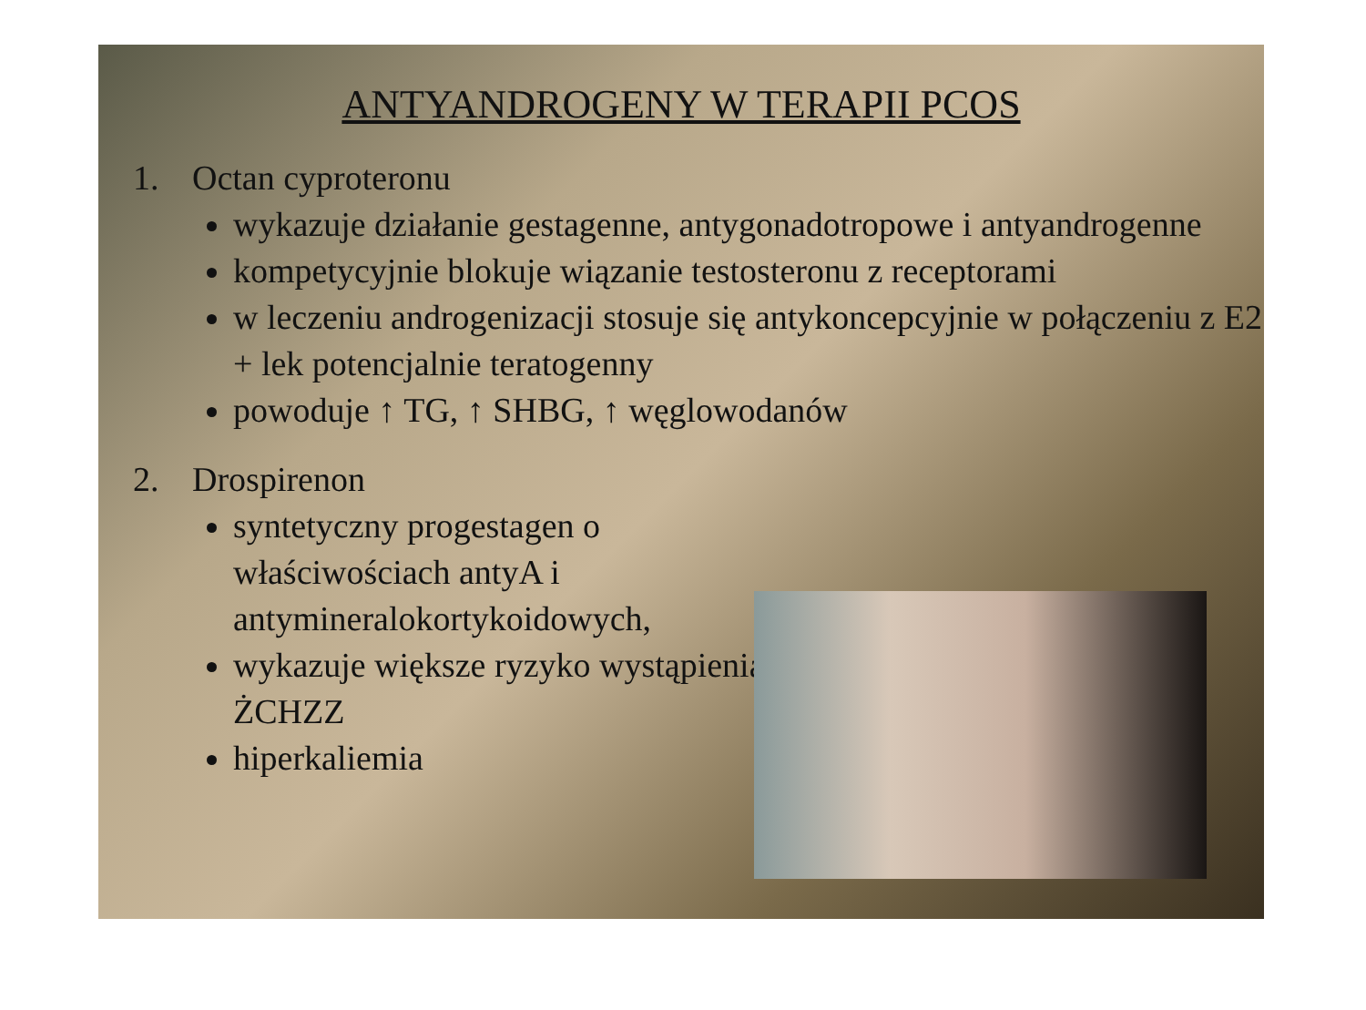ANTYANDROGENY W TERAPII PCOS
1. Octan cyproteronu
wykazuje działanie gestagenne, antygonadotropowe i antyandrogenne
kompetycyjnie blokuje wiązanie testosteronu z receptorami
w leczeniu androgenizacji stosuje się antykoncepcyjnie w połączeniu z E2 + lek potencjalnie teratogenny
powoduje ↑ TG, ↑ SHBG, ↑ węglowodanów
2. Drospirenon
syntetyczny progestagen o właściwościach antyA i antymineralokortykoidowych,
wykazuje większe ryzyko wystąpienia ŻCHZZ
hiperkaliemia